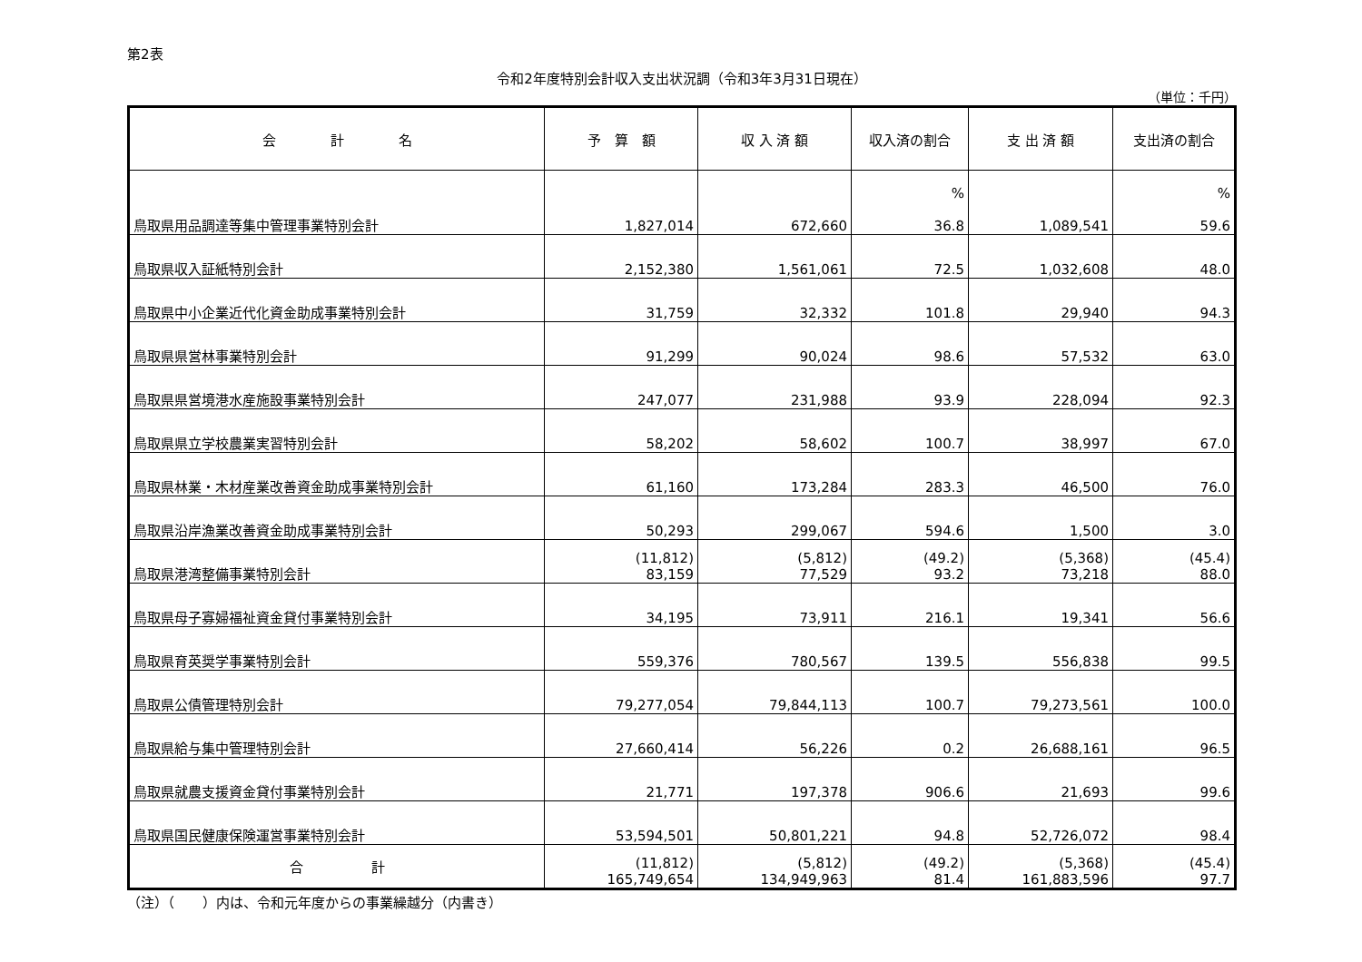第2表
令和2年度特別会計収入支出状況調（令和3年3月31日現在）
（単位：千円）
| 会 計 名 | 予 算 額 | 収 入 済 額 | 収入済の割合 | 支 出 済 額 | 支出済の割合 |
| --- | --- | --- | --- | --- | --- |
| 鳥取県用品調達等集中管理事業特別会計 | 1,827,014 | 672,660 | % 36.8 | 1,089,541 | % 59.6 |
| 鳥取県収入証紙特別会計 | 2,152,380 | 1,561,061 | 72.5 | 1,032,608 | 48.0 |
| 鳥取県中小企業近代化資金助成事業特別会計 | 31,759 | 32,332 | 101.8 | 29,940 | 94.3 |
| 鳥取県県営林事業特別会計 | 91,299 | 90,024 | 98.6 | 57,532 | 63.0 |
| 鳥取県県営境港水産施設事業特別会計 | 247,077 | 231,988 | 93.9 | 228,094 | 92.3 |
| 鳥取県県立学校農業実習特別会計 | 58,202 | 58,602 | 100.7 | 38,997 | 67.0 |
| 鳥取県林業・木材産業改善資金助成事業特別会計 | 61,160 | 173,284 | 283.3 | 46,500 | 76.0 |
| 鳥取県沿岸漁業改善資金助成事業特別会計 | 50,293 | 299,067 | 594.6 | 1,500 | 3.0 |
| 鳥取県港湾整備事業特別会計 | (11,812) 83,159 | (5,812) 77,529 | (49.2) 93.2 | (5,368) 73,218 | (45.4) 88.0 |
| 鳥取県母子寡婦福祉資金貸付事業特別会計 | 34,195 | 73,911 | 216.1 | 19,341 | 56.6 |
| 鳥取県育英奨学事業特別会計 | 559,376 | 780,567 | 139.5 | 556,838 | 99.5 |
| 鳥取県公債管理特別会計 | 79,277,054 | 79,844,113 | 100.7 | 79,273,561 | 100.0 |
| 鳥取県給与集中管理特別会計 | 27,660,414 | 56,226 | 0.2 | 26,688,161 | 96.5 |
| 鳥取県就農支援資金貸付事業特別会計 | 21,771 | 197,378 | 906.6 | 21,693 | 99.6 |
| 鳥取県国民健康保険運営事業特別会計 | 53,594,501 | 50,801,221 | 94.8 | 52,726,072 | 98.4 |
| 合 計 | (11,812) 165,749,654 | (5,812) 134,949,963 | (49.2) 81.4 | (5,368) 161,883,596 | (45.4) 97.7 |
（注）（　　）内は、令和元年度からの事業繰越分（内書き）